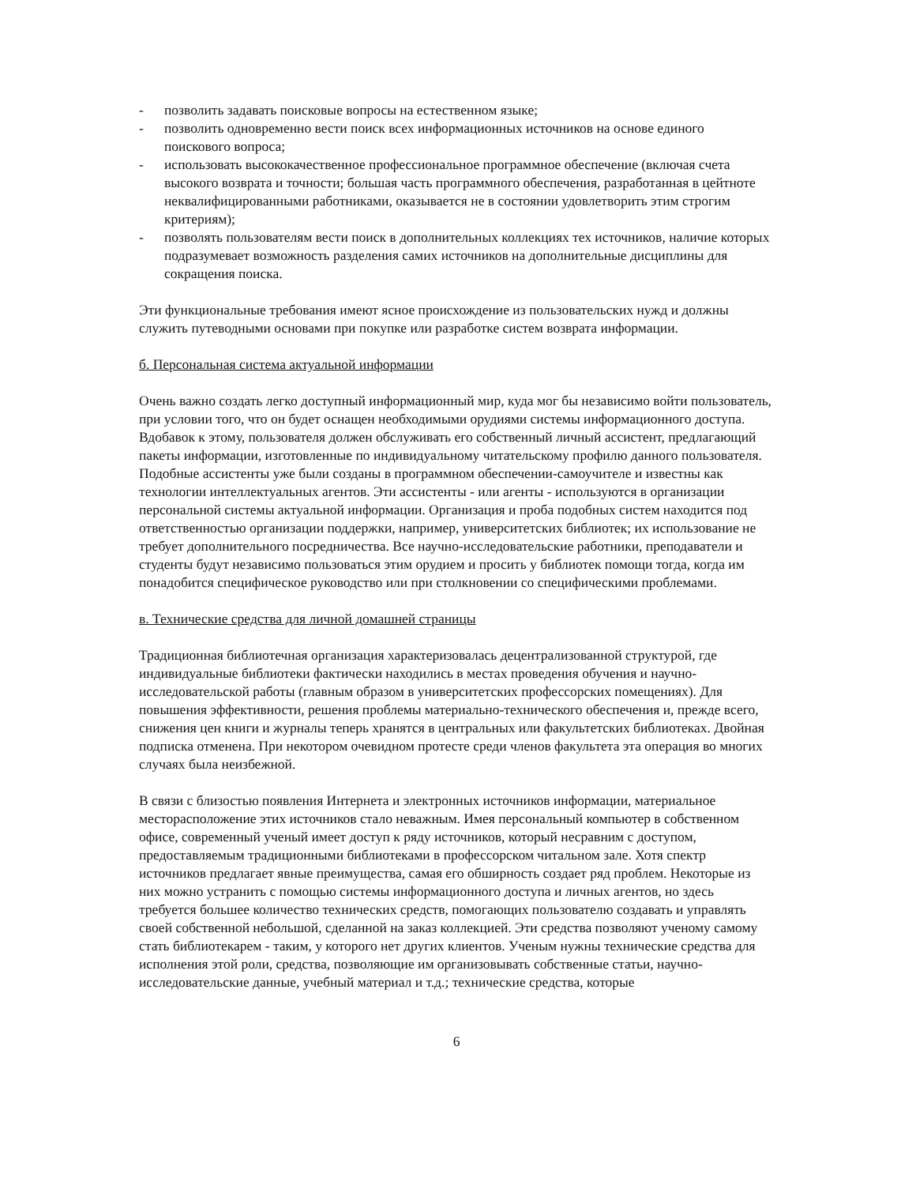- позволить задавать поисковые вопросы на естественном языке;
- позволить одновременно вести поиск всех информационных источников на основе единого поискового вопроса;
- использовать высококачественное профессиональное программное обеспечение (включая счета высокого возврата и точности; большая часть программного обеспечения, разработанная в цейтноте неквалифицированными работниками, оказывается не в состоянии удовлетворить этим строгим критериям);
- позволять пользователям вести поиск в дополнительных коллекциях тех источников, наличие которых подразумевает возможность разделения самих источников на дополнительные дисциплины для сокращения поиска.
Эти функциональные требования имеют ясное происхождение из пользовательских нужд и должны служить путеводными основами при покупке или разработке систем возврата информации.
б. Персональная система актуальной информации
Очень важно создать легко доступный информационный мир, куда мог бы независимо войти пользователь, при условии того, что он будет оснащен необходимыми орудиями системы информационного доступа. Вдобавок к этому, пользователя должен обслуживать его собственный личный ассистент, предлагающий пакеты информации, изготовленные по индивидуальному читательскому профилю данного пользователя. Подобные ассистенты уже были созданы в программном обеспечении-самоучителе и известны как технологии интеллектуальных агентов. Эти ассистенты - или агенты - используются в организации персональной системы актуальной информации. Организация и проба подобных систем находится под ответственностью организации поддержки, например, университетских библиотек; их использование не требует дополнительного посредничества. Все научно-исследовательские работники, преподаватели и студенты будут независимо пользоваться этим орудием и просить у библиотек помощи тогда, когда им понадобится специфическое руководство или при столкновении со специфическими проблемами.
в. Технические средства для личной домашней страницы
Традиционная библиотечная организация характеризовалась децентрализованной структурой, где индивидуальные библиотеки фактически находились в местах проведения обучения и научно-исследовательской работы (главным образом в университетских профессорских помещениях). Для повышения эффективности, решения проблемы материально-технического обеспечения и, прежде всего, снижения цен книги и журналы теперь хранятся в центральных или факультетских библиотеках. Двойная подписка отменена. При некотором очевидном протесте среди членов факультета эта операция во многих случаях была неизбежной.
В связи с близостью появления Интернета и электронных источников информации, материальное месторасположение этих источников стало неважным. Имея персональный компьютер в собственном офисе, современный ученый имеет доступ к ряду источников, который несравним с доступом, предоставляемым традиционными библиотеками в профессорском читальном зале. Хотя спектр источников предлагает явные преимущества, самая его обширность создает ряд проблем. Некоторые из них можно устранить с помощью системы информационного доступа и личных агентов, но здесь требуется большее количество технических средств, помогающих пользователю создавать и управлять своей собственной небольшой, сделанной на заказ коллекцией. Эти средства позволяют ученому самому стать библиотекарем - таким, у которого нет других клиентов. Ученым нужны технические средства для исполнения этой роли, средства, позволяющие им организовывать собственные статьи, научно-исследовательские данные, учебный материал и т.д.; технические средства, которые
6